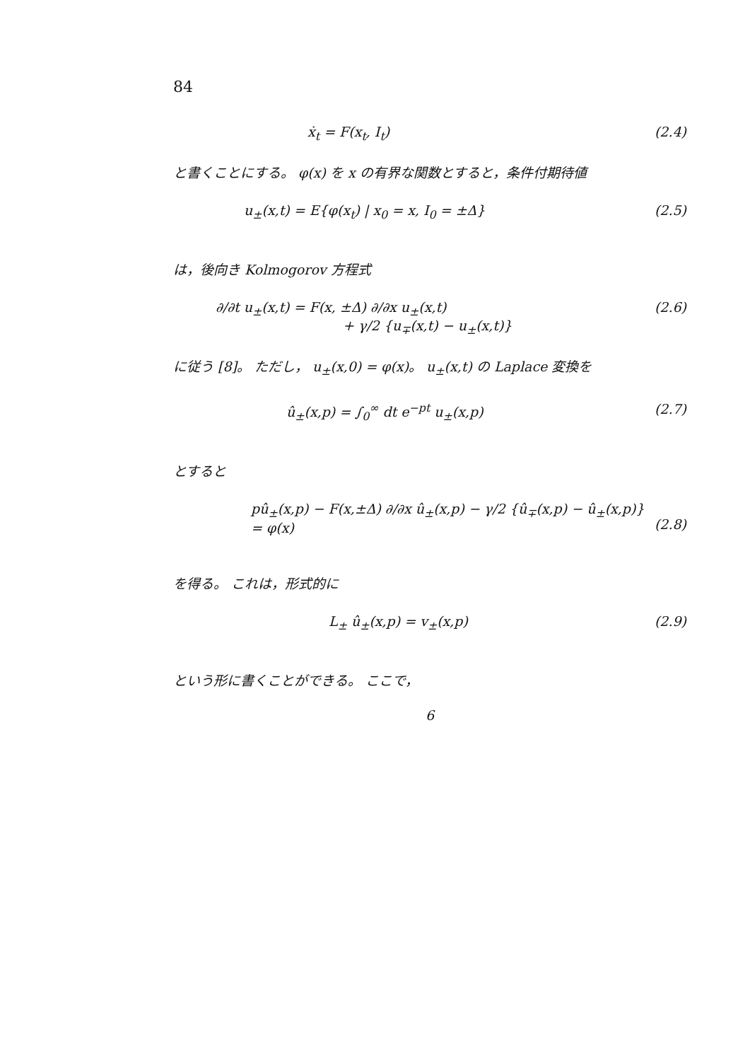84
ẋ<sub>t</sub> = F(x<sub>t</sub>, I<sub>t</sub>) (2.4)
と書くことにする。 φ(x) を x の有界な関数とすると，条件付期待値
u<sub>±</sub>(x,t) = E{φ(x<sub>t</sub>) | x<sub>0</sub> = x, I<sub>0</sub> = ±Δ} (2.5)
は，後向き Kolmogorov 方程式
∂/∂t u<sub>±</sub>(x,t) = F(x, ±Δ) ∂/∂x u<sub>±</sub>(x,t)
+ γ/2 {u<sub>∓</sub>(x,t) − u<sub>±</sub>(x,t)} (2.6)
に従う [8]。 ただし， u<sub>±</sub>(x,0) = φ(x)。 u<sub>±</sub>(x,t) の Laplace 変換を
û<sub>±</sub>(x,p) = ∫<sub>0</sub><sup>∞</sup> dt e<sup>−pt</sup> u<sub>±</sub>(x,p) (2.7)
とすると
pû<sub>±</sub>(x,p) − F(x,±Δ) ∂/∂x û<sub>±</sub>(x,p) − γ/2 {û<sub>∓</sub>(x,p) − û<sub>±</sub>(x,p)}
= φ(x)
(2.8)
を得る。 これは，形式的に
L<sub>±</sub> û<sub>±</sub>(x,p) = v<sub>±</sub>(x,p) (2.9)
という形に書くことができる。 ここで，
6